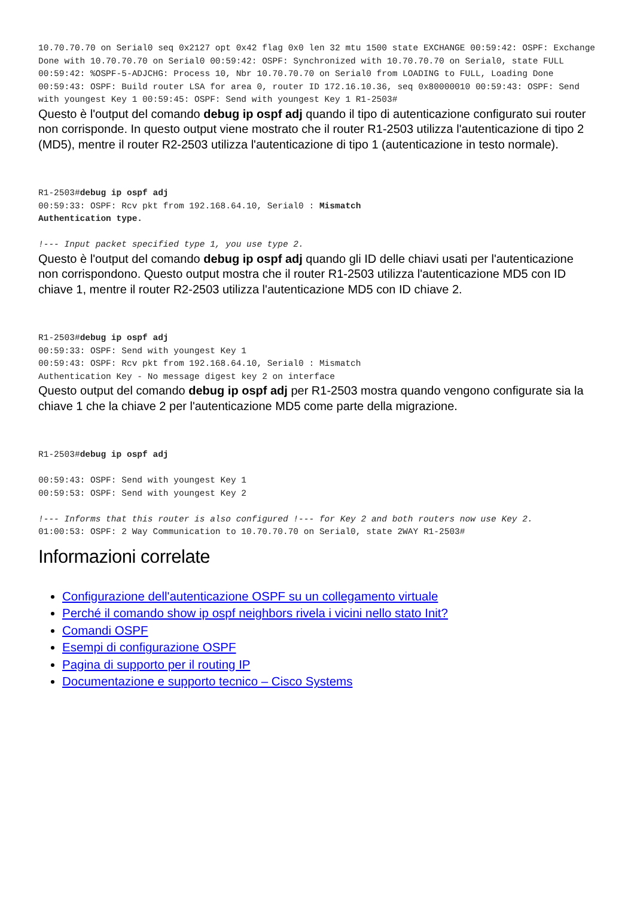10.70.70.70 on Serial0 seq 0x2127 opt 0x42 flag 0x0 len 32 mtu 1500 state EXCHANGE 00:59:42: OSPF: Exchange Done with 10.70.70.70 on Serial0 00:59:42: OSPF: Synchronized with 10.70.70.70 on Serial0, state FULL 00:59:42: %OSPF-5-ADJCHG: Process 10, Nbr 10.70.70.70 on Serial0 from LOADING to FULL, Loading Done 00:59:43: OSPF: Build router LSA for area 0, router ID 172.16.10.36, seq 0x80000010 00:59:43: OSPF: Send with youngest Key 1 00:59:45: OSPF: Send with youngest Key 1 R1-2503#
Questo è l'output del comando debug ip ospf adj quando il tipo di autenticazione configurato sui router non corrisponde. In questo output viene mostrato che il router R1-2503 utilizza l'autenticazione di tipo 2 (MD5), mentre il router R2-2503 utilizza l'autenticazione di tipo 1 (autenticazione in testo normale).
R1-2503#debug ip ospf adj
00:59:33: OSPF: Rcv pkt from 192.168.64.10, Serial0 : Mismatch
Authentication type.

!--- Input packet specified type 1, you use type 2.
Questo è l'output del comando debug ip ospf adj quando gli ID delle chiavi usati per l'autenticazione non corrispondono. Questo output mostra che il router R1-2503 utilizza l'autenticazione MD5 con ID chiave 1, mentre il router R2-2503 utilizza l'autenticazione MD5 con ID chiave 2.
R1-2503#debug ip ospf adj
00:59:33: OSPF: Send with youngest Key 1
00:59:43: OSPF: Rcv pkt from 192.168.64.10, Serial0 : Mismatch
Authentication Key - No message digest key 2 on interface
Questo output del comando debug ip ospf adj per R1-2503 mostra quando vengono configurate sia la chiave 1 che la chiave 2 per l'autenticazione MD5 come parte della migrazione.
R1-2503#debug ip ospf adj

00:59:43: OSPF: Send with youngest Key 1
00:59:53: OSPF: Send with youngest Key 2

!--- Informs that this router is also configured !--- for Key 2 and both routers now use Key 2.
01:00:53: OSPF: 2 Way Communication to 10.70.70.70 on Serial0, state 2WAY R1-2503#
Informazioni correlate
Configurazione dell'autenticazione OSPF su un collegamento virtuale
Perché il comando show ip ospf neighbors rivela i vicini nello stato Init?
Comandi OSPF
Esempi di configurazione OSPF
Pagina di supporto per il routing IP
Documentazione e supporto tecnico – Cisco Systems